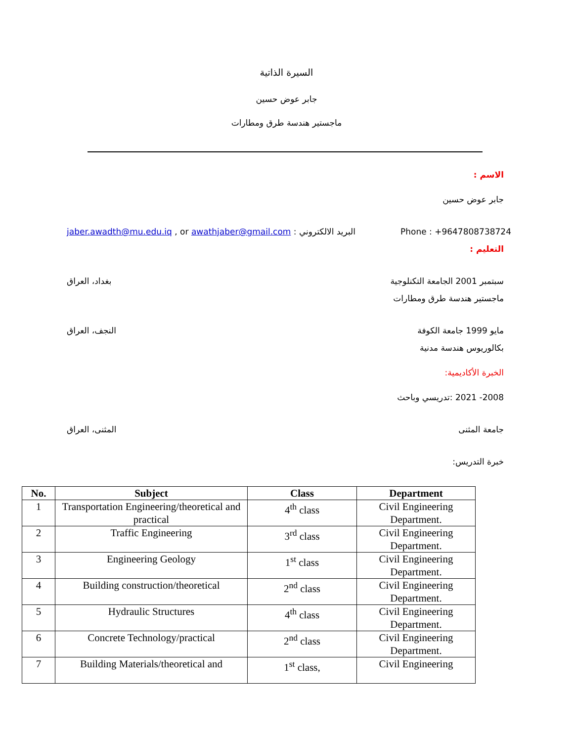السيرة الذاتية
جابر عوض حسين
ماجستير هندسة طرق ومطارات
الاسم :
جابر عوض حسين
Phone : +9647808738724 البريد الالكتروني : jaber.awadth@mu.edu.iq , or awathjaber@gmail.com
التعليم :
سبتمبر 2001 الجامعة التكنلوجية بغداد، العراق
ماجستير هندسة طرق ومطارات
مايو 1999 جامعة الكوفة النجف، العراق
بكالوريوس هندسة مدنية
الخبرة الأكاديمية:
2008- 2021 :تدريسي وباحث
جامعة المثنى المثنى، العراق
خبرة التدريس:
| No. | Subject | Class | Department |
| --- | --- | --- | --- |
| 1 | Transportation Engineering/theoretical and practical | 4<sup>th</sup> class | Civil Engineering Department. |
| 2 | Traffic Engineering | 3<sup>rd</sup> class | Civil Engineering Department. |
| 3 | Engineering Geology | 1<sup>st</sup> class | Civil Engineering Department. |
| 4 | Building construction/theoretical | 2<sup>nd</sup> class | Civil Engineering Department. |
| 5 | Hydraulic Structures | 4<sup>th</sup> class | Civil Engineering Department. |
| 6 | Concrete Technology/practical | 2<sup>nd</sup> class | Civil Engineering Department. |
| 7 | Building Materials/theoretical and | 1<sup>st</sup> class, | Civil Engineering |